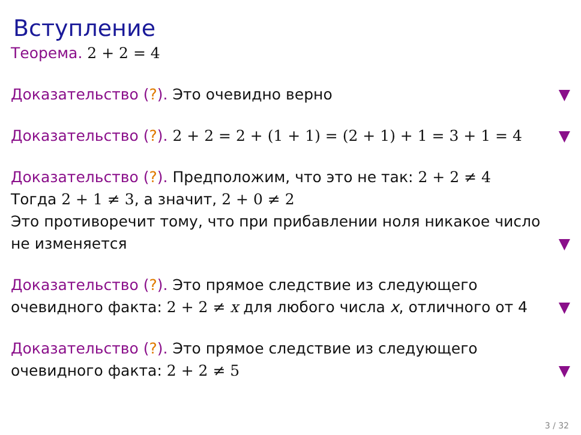Вступление
Теорема. 2 + 2 = 4
Доказательство (?). Это очевидно верно
▼
Доказательство (?). 2 + 2 = 2 + (1 + 1) = (2 + 1) + 1 = 3 + 1 = 4
▼
Доказательство (?). Предположим, что это не так: 2 + 2 ≠ 4
Тогда 2 + 1 ≠ 3, а значит, 2 + 0 ≠ 2
Это противоречит тому, что при прибавлении ноля никакое число не изменяется
▼
Доказательство (?). Это прямое следствие из следующего очевидного факта: 2 + 2 ≠ x для любого числа x, отличного от 4
▼
Доказательство (?). Это прямое следствие из следующего очевидного факта: 2 + 2 ≠ 5
▼
3 / 32